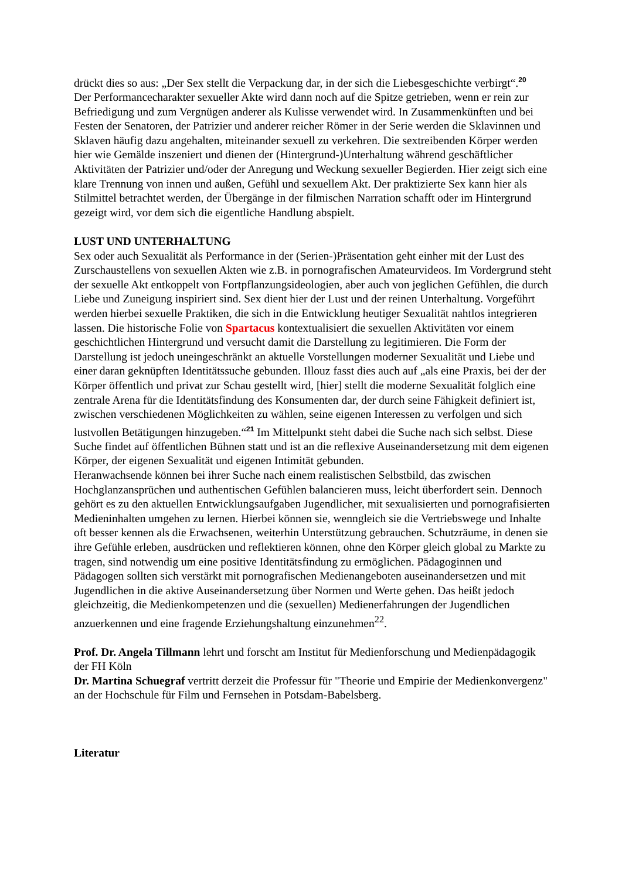drückt dies so aus: „Der Sex stellt die Verpackung dar, in der sich die Liebesgeschichte verbirgt“.<sup>20</sup>
Der Performancecharakter sexueller Akte wird dann noch auf die Spitze getrieben, wenn er rein zur Befriedigung und zum Vergnügen anderer als Kulisse verwendet wird. In Zusammenkünften und bei Festen der Senatoren, der Patrizier und anderer reicher Römer in der Serie werden die Sklavinnen und Sklaven häufig dazu angehalten, miteinander sexuell zu verkehren. Die sextreibenden Körper werden hier wie Gemälde inszeniert und dienen der (Hintergrund-)Unterhaltung während geschäftlicher Aktivitäten der Patrizier und/oder der Anregung und Weckung sexueller Begierden. Hier zeigt sich eine klare Trennung von innen und außen, Gefühl und sexuellem Akt. Der praktizierte Sex kann hier als Stilmittel betrachtet werden, der Übergänge in der filmischen Narration schafft oder im Hintergrund gezeigt wird, vor dem sich die eigentliche Handlung abspielt.
LUST UND UNTERHALTUNG
Sex oder auch Sexualität als Performance in der (Serien-)Präsentation geht einher mit der Lust des Zurschaustellens von sexuellen Akten wie z.B. in pornografischen Amateurvideos. Im Vordergrund steht der sexuelle Akt entkoppelt von Fortpflanzungsideologien, aber auch von jeglichen Gefühlen, die durch Liebe und Zuneigung inspiriert sind. Sex dient hier der Lust und der reinen Unterhaltung. Vorgeführt werden hierbei sexuelle Praktiken, die sich in die Entwicklung heutiger Sexualität nahtlos integrieren lassen. Die historische Folie von Spartacus kontextualisiert die sexuellen Aktivitäten vor einem geschichtlichen Hintergrund und versucht damit die Darstellung zu legitimieren. Die Form der Darstellung ist jedoch uneingeschränkt an aktuelle Vorstellungen moderner Sexualität und Liebe und einer daran geknüpften Identitätssuche gebunden. Illouz fasst dies auch auf „als eine Praxis, bei der der Körper öffentlich und privat zur Schau gestellt wird, [hier] stellt die moderne Sexualität folglich eine zentrale Arena für die Identitätsfindung des Konsumenten dar, der durch seine Fähigkeit definiert ist, zwischen verschiedenen Möglichkeiten zu wählen, seine eigenen Interessen zu verfolgen und sich lustvollen Betätigungen hinzugeben.“<sup>21</sup> Im Mittelpunkt steht dabei die Suche nach sich selbst. Diese Suche findet auf öffentlichen Bühnen statt und ist an die reflexive Auseinandersetzung mit dem eigenen Körper, der eigenen Sexualität und eigenen Intimität gebunden.
Heranwachsende können bei ihrer Suche nach einem realistischen Selbstbild, das zwischen Hochglanzansprüchen und authentischen Gefühlen balancieren muss, leicht überfordert sein. Dennoch gehört es zu den aktuellen Entwicklungsaufgaben Jugendlicher, mit sexualisierten und pornografisierten Medieninhalten umgehen zu lernen. Hierbei können sie, wenngleich sie die Vertriebswege und Inhalte oft besser kennen als die Erwachsenen, weiterhin Unterstützung gebrauchen. Schutzräume, in denen sie ihre Gefühle erleben, ausdrücken und reflektieren können, ohne den Körper gleich global zu Markte zu tragen, sind notwendig um eine positive Identitätsfindung zu ermöglichen. Pädagoginnen und Pädagogen sollten sich verstärkt mit pornografischen Medienangeboten auseinandersetzen und mit Jugendlichen in die aktive Auseinandersetzung über Normen und Werte gehen. Das heißt jedoch gleichzeitig, die Medienkompetenzen und die (sexuellen) Medienerfahrungen der Jugendlichen anzuerkennen und eine fragende Erziehungshaltung einzunehmen<sup>22</sup>.
Prof. Dr. Angela Tillmann lehrt und forscht am Institut für Medienforschung und Medienpädagogik der FH Köln
Dr. Martina Schuegraf vertritt derzeit die Professur für "Theorie und Empirie der Medienkonvergenz" an der Hochschule für Film und Fernsehen in Potsdam-Babelsberg.
Literatur